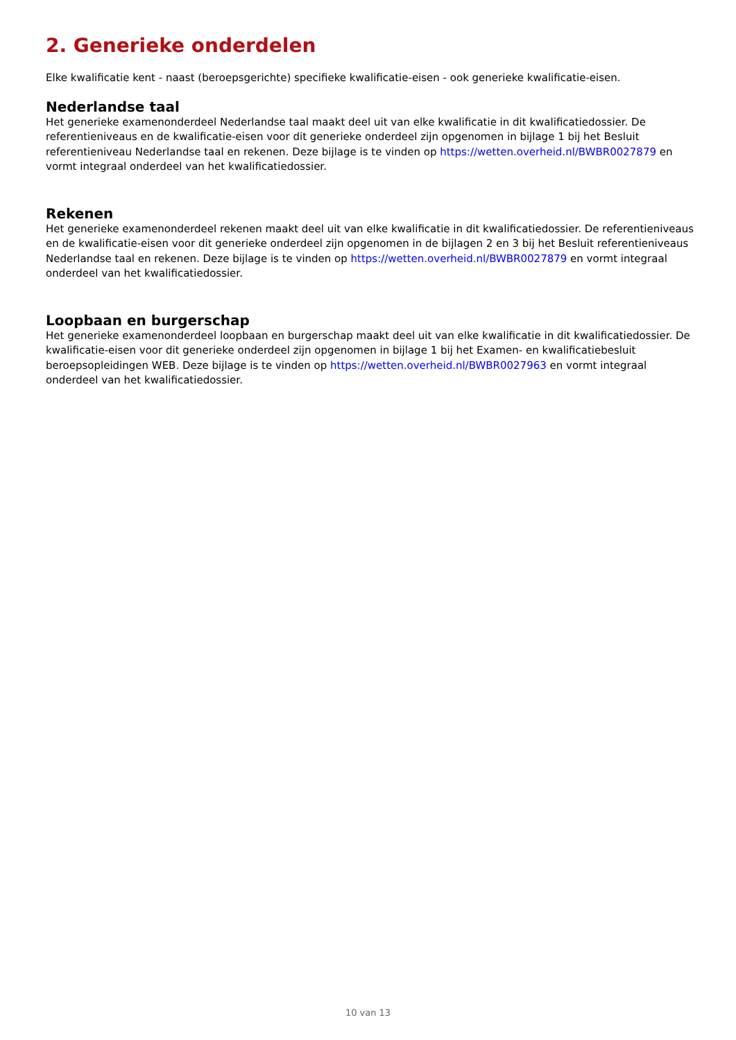2. Generieke onderdelen
Elke kwalificatie kent - naast (beroepsgerichte) specifieke kwalificatie-eisen - ook generieke kwalificatie-eisen.
Nederlandse taal
Het generieke examenonderdeel Nederlandse taal maakt deel uit van elke kwalificatie in dit kwalificatiedossier. De referentieniveaus en de kwalificatie-eisen voor dit generieke onderdeel zijn opgenomen in bijlage 1 bij het Besluit referentieniveau Nederlandse taal en rekenen. Deze bijlage is te vinden op https://wetten.overheid.nl/BWBR0027879 en vormt integraal onderdeel van het kwalificatiedossier.
Rekenen
Het generieke examenonderdeel rekenen maakt deel uit van elke kwalificatie in dit kwalificatiedossier. De referentieniveaus en de kwalificatie-eisen voor dit generieke onderdeel zijn opgenomen in de bijlagen 2 en 3 bij het Besluit referentieniveaus Nederlandse taal en rekenen. Deze bijlage is te vinden op https://wetten.overheid.nl/BWBR0027879 en vormt integraal onderdeel van het kwalificatiedossier.
Loopbaan en burgerschap
Het generieke examenonderdeel loopbaan en burgerschap maakt deel uit van elke kwalificatie in dit kwalificatiedossier. De kwalificatie-eisen voor dit generieke onderdeel zijn opgenomen in bijlage 1 bij het Examen- en kwalificatiebesluit beroepsopleidingen WEB. Deze bijlage is te vinden op https://wetten.overheid.nl/BWBR0027963 en vormt integraal onderdeel van het kwalificatiedossier.
10 van 13